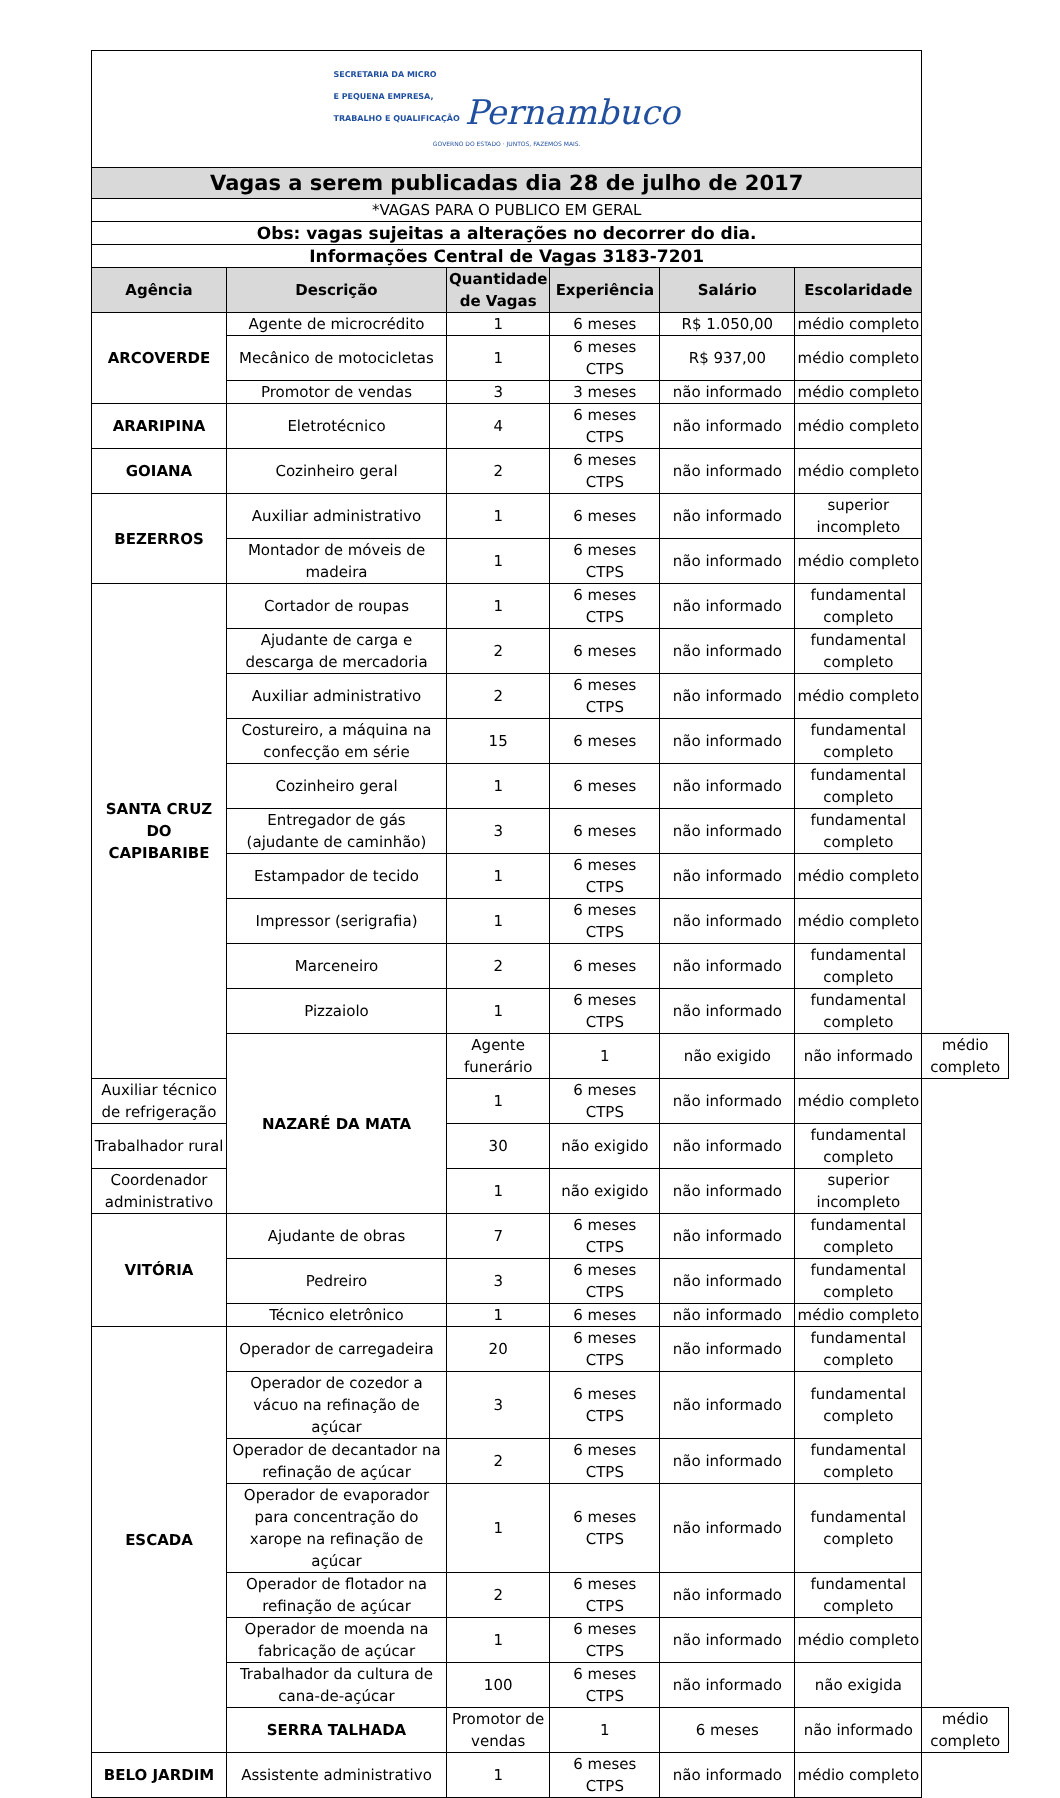| SECRETARIA DA MICRO E PEQUENA EMPRESA, TRABALHO E QUALIFICAÇÃO Pernambuco GOVERNO DO ESTADO · JUNTOS, FAZEMOS MAIS. | | | | | | |
| Vagas a serem publicadas dia 28 de julho de 2017 | | | | | | |
| *VAGAS PARA O PUBLICO EM GERAL | | | | | | |
| Obs: vagas sujeitas a alterações no decorrer do dia. | | | | | | |
| Informações Central de Vagas 3183-7201 | | | | | | |
| Agência | Descrição | Quantidade de Vagas | Experiência | Salário | Escolaridade | |
| ARCOVERDE | Agente de microcrédito | 1 | 6 meses | R$ 1.050,00 | médio completo | |
| | Mecânico de motocicletas | 1 | 6 meses CTPS | R$ 937,00 | médio completo | |
| | Promotor de vendas | 3 | 3 meses | não informado | médio completo | |
| ARARIPINA | Eletrotécnico | 4 | 6 meses CTPS | não informado | médio completo | |
| GOIANA | Cozinheiro geral | 2 | 6 meses CTPS | não informado | médio completo | |
| BEZERROS | Auxiliar administrativo | 1 | 6 meses | não informado | superior incompleto | |
| | Montador de móveis de madeira | 1 | 6 meses CTPS | não informado | médio completo | |
| SANTA CRUZ DO CAPIBARIBE | Cortador de roupas | 1 | 6 meses CTPS | não informado | fundamental completo | |
| | Ajudante de carga e descarga de mercadoria | 2 | 6 meses | não informado | fundamental completo | |
| | Auxiliar administrativo | 2 | 6 meses CTPS | não informado | médio completo | |
| | Costureiro, a máquina na confecção em série | 15 | 6 meses | não informado | fundamental completo | |
| | Cozinheiro geral | 1 | 6 meses | não informado | fundamental completo | |
| | Entregador de gás (ajudante de caminhão) | 3 | 6 meses | não informado | fundamental completo | |
| | Estampador de tecido | 1 | 6 meses CTPS | não informado | médio completo | |
| | Impressor (serigrafia) | 1 | 6 meses CTPS | não informado | médio completo | |
| | Marceneiro | 2 | 6 meses | não informado | fundamental completo | |
| | Pizzaiolo | 1 | 6 meses CTPS | não informado | fundamental completo | |
| | NAZARÉ DA MATA | Agente funerário | 1 | não exigido | não informado | médio completo |
| Auxiliar técnico de refrigeração | | 1 | 6 meses CTPS | não informado | médio completo | |
| Trabalhador rural | | 30 | não exigido | não informado | fundamental completo | |
| Coordenador administrativo | | 1 | não exigido | não informado | superior incompleto | |
| VITÓRIA | Ajudante de obras | 7 | 6 meses CTPS | não informado | fundamental completo | |
| | Pedreiro | 3 | 6 meses CTPS | não informado | fundamental completo | |
| | Técnico eletrônico | 1 | 6 meses | não informado | médio completo | |
| ESCADA | Operador de carregadeira | 20 | 6 meses CTPS | não informado | fundamental completo | |
| | Operador de cozedor a vácuo na refinação de açúcar | 3 | 6 meses CTPS | não informado | fundamental completo | |
| | Operador de decantador na refinação de açúcar | 2 | 6 meses CTPS | não informado | fundamental completo | |
| | Operador de evaporador para concentração do xarope na refinação de açúcar | 1 | 6 meses CTPS | não informado | fundamental completo | |
| | Operador de flotador na refinação de açúcar | 2 | 6 meses CTPS | não informado | fundamental completo | |
| | Operador de moenda na fabricação de açúcar | 1 | 6 meses CTPS | não informado | médio completo | |
| | Trabalhador da cultura de cana-de-açúcar | 100 | 6 meses CTPS | não informado | não exigida | |
| | SERRA TALHADA | Promotor de vendas | 1 | 6 meses | não informado | médio completo |
| BELO JARDIM | Assistente administrativo | 1 | 6 meses CTPS | não informado | médio completo | |